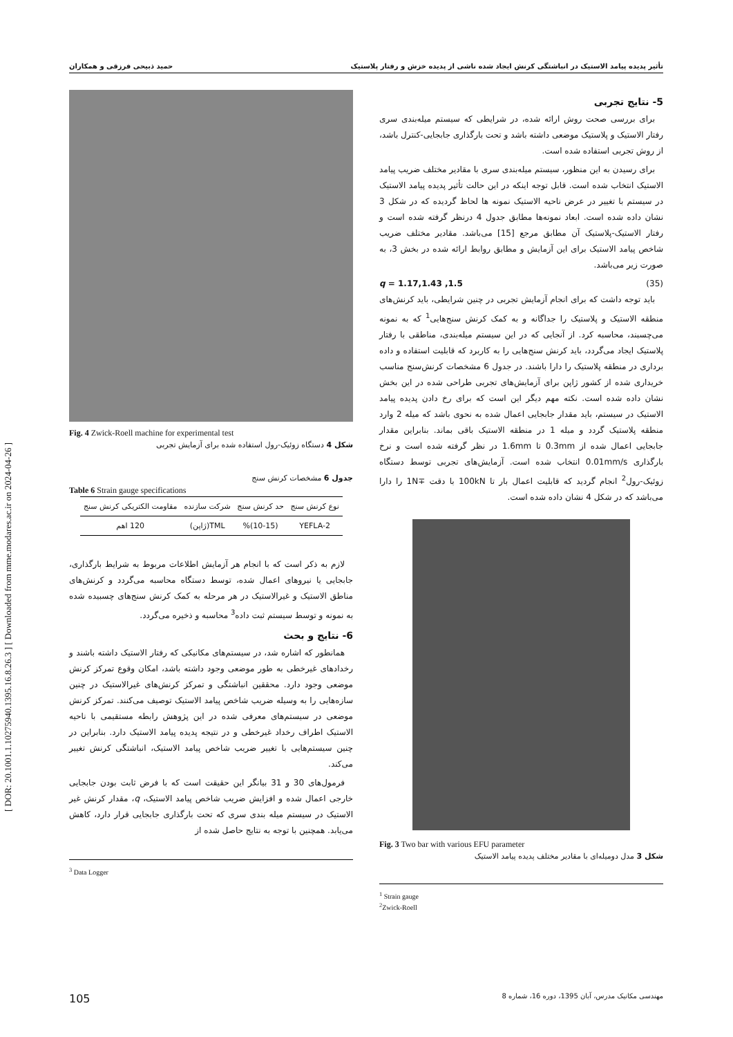[ DOR: 20.1001.1.10275940.1395.16.8.26.3 ] [ Downloaded from mme.modares.ac.ir on 2024-04-26 ]
حمید ذبیحی فرزقی و همکاران تأثیر پدیده پیامد الاستیک در انباشتگی کرنش ایجاد شده ناشی از پدیده خزش و رفتار پلاستیک
5- نتایج تجربی
برای بررسی صحت روش ارائه شده، در شرایطی که سیستم میله‌بندی سری رفتار الاستیک و پلاستیک موضعی داشته باشد و تحت بارگذاری جابجایی-کنترل باشد، از روش تجربی استفاده شده است.
برای رسیدن به این منظور، سیستم میله‌بندی سری با مقادیر مختلف ضریب پیامد الاستیک انتخاب شده است. قابل توجه اینکه در این حالت تأثیر پدیده پیامد الاستیک در سیستم با تغییر در عرض ناحیه الاستیک نمونه ها لحاظ گردیده که در شکل 3 نشان داده شده است. ابعاد نمونه‌ها مطابق جدول 4 درنظر گرفته شده است و رفتار الاستیک-پلاستیک آن مطابق مرجع [15] می‌باشد. مقادیر مختلف ضریب شاخص پیامد الاستیک برای این آزمایش و مطابق روابط ارائه شده در بخش 3، به صورت زیر می‌باشد.
q = 1.17,1.43 ,1.5 (35)
باید توجه داشت که برای انجام آزمایش تجربی در چنین شرایطی، باید کرنش‌های منطقه الاستیک و پلاستیک را جداگانه و به کمک کرنش سنج‌هایی<sup>1</sup> که به نمونه می‌چسبند، محاسبه کرد. از آنجایی که در این سیستم میله‌بندی، مناطقی با رفتار پلاستیک ایجاد می‌گردد، باید کرنش سنج‌هایی را به کاربرد که قابلیت استفاده و داده برداری در منطقه پلاستیک را دارا باشند. در جدول 6 مشخصات کرنش‌سنج مناسب خریداری شده از کشور ژاپن برای آزمایش‌های تجربی طراحی شده در این بخش نشان داده شده است. نکته مهم دیگر این است که برای رخ دادن پدیده پیامد الاستیک در سیستم، باید مقدار جابجایی اعمال شده به نحوی باشد که میله 2 وارد منطقه پلاستیک گردد و میله 1 در منطقه الاستیک باقی بماند. بنابراین مقدار جابجایی اعمال شده از 0.3mm تا 1.6mm در نظر گرفته شده است و نرخ بارگذاری 0.01mm/s انتخاب شده است. آزمایش‌های تجربی توسط دستگاه زوئیک-رول<sup>2</sup> انجام گردید که قابلیت اعمال بار تا 100kN با دقت ∓1N را دارا می‌باشد که در شکل 4 نشان داده شده است.
Fig. 3 Two bar with various EFU parameter
شکل 3 مدل دومیله‌ای با مقادیر مختلف پدیده پیامد الاستیک
<sup>1</sup> Strain gauge
<sup>2</sup> Zwick-Roell
Fig. 4 Zwick-Roell machine for experimental test
شکل 4 دستگاه زوئیک-رول استفاده شده برای آزمایش تجربی
جدول 6 مشخصات کرنش سنج
Table 6 Strain gauge specifications
| نوع کرنش سنج | حد کرنش سنج | شرکت سازنده | مقاومت الکتریکی کرنش سنج |
| --- | --- | --- | --- |
| YEFLA-2 | (10-15)% | TML(ژاپن) | 120 اهم |
لازم به ذکر است که با انجام هر آزمایش اطلاعات مربوط به شرایط بارگذاری، جابجایی یا نیروهای اعمال شده، توسط دستگاه محاسبه می‌گردد و کرنش‌های مناطق الاستیک و غیرالاستیک در هر مرحله به کمک کرنش سنج‌های چسبیده شده به نمونه و توسط سیستم ثبت داده<sup>3</sup> محاسبه و ذخیره می‌گردد.
6- نتایج و بحث
همانطور که اشاره شد، در سیستم‌های مکانیکی که رفتار الاستیک داشته باشند و رخدادهای غیرخطی به طور موضعی وجود داشته باشد، امکان وقوع تمرکز کرنش موضعی وجود دارد. محققین انباشتگی و تمرکز کرنش‌های غیرالاستیک در چنین سازه‌هایی را به وسیله ضریب شاخص پیامد الاستیک توصیف می‌کنند. تمرکز کرنش موضعی در سیستم‌های معرفی شده در این پژوهش رابطه مستقیمی با ناحیه الاستیک اطراف رخداد غیرخطی و در نتیجه پدیده پیامد الاستیک دارد. بنابراین در چنین سیستم‌هایی با تغییر ضریب شاخص پیامد الاستیک، انباشتگی کرنش تغییر می‌کند.
فرمول‌های 30 و 31 بیانگر این حقیقت است که با فرض ثابت بودن جابجایی خارجی اعمال شده و افزایش ضریب شاخص پیامد الاستیک، q، مقدار کرنش غیر الاستیک در سیستم میله بندی سری که تحت بارگذاری جابجایی قرار دارد، کاهش می‌یابد. همچنین با توجه به نتایج حاصل شده از
<sup>3</sup> Data Logger
105 مهندسی مکانیک مدرس، آبان 1395، دوره 16، شماره 8